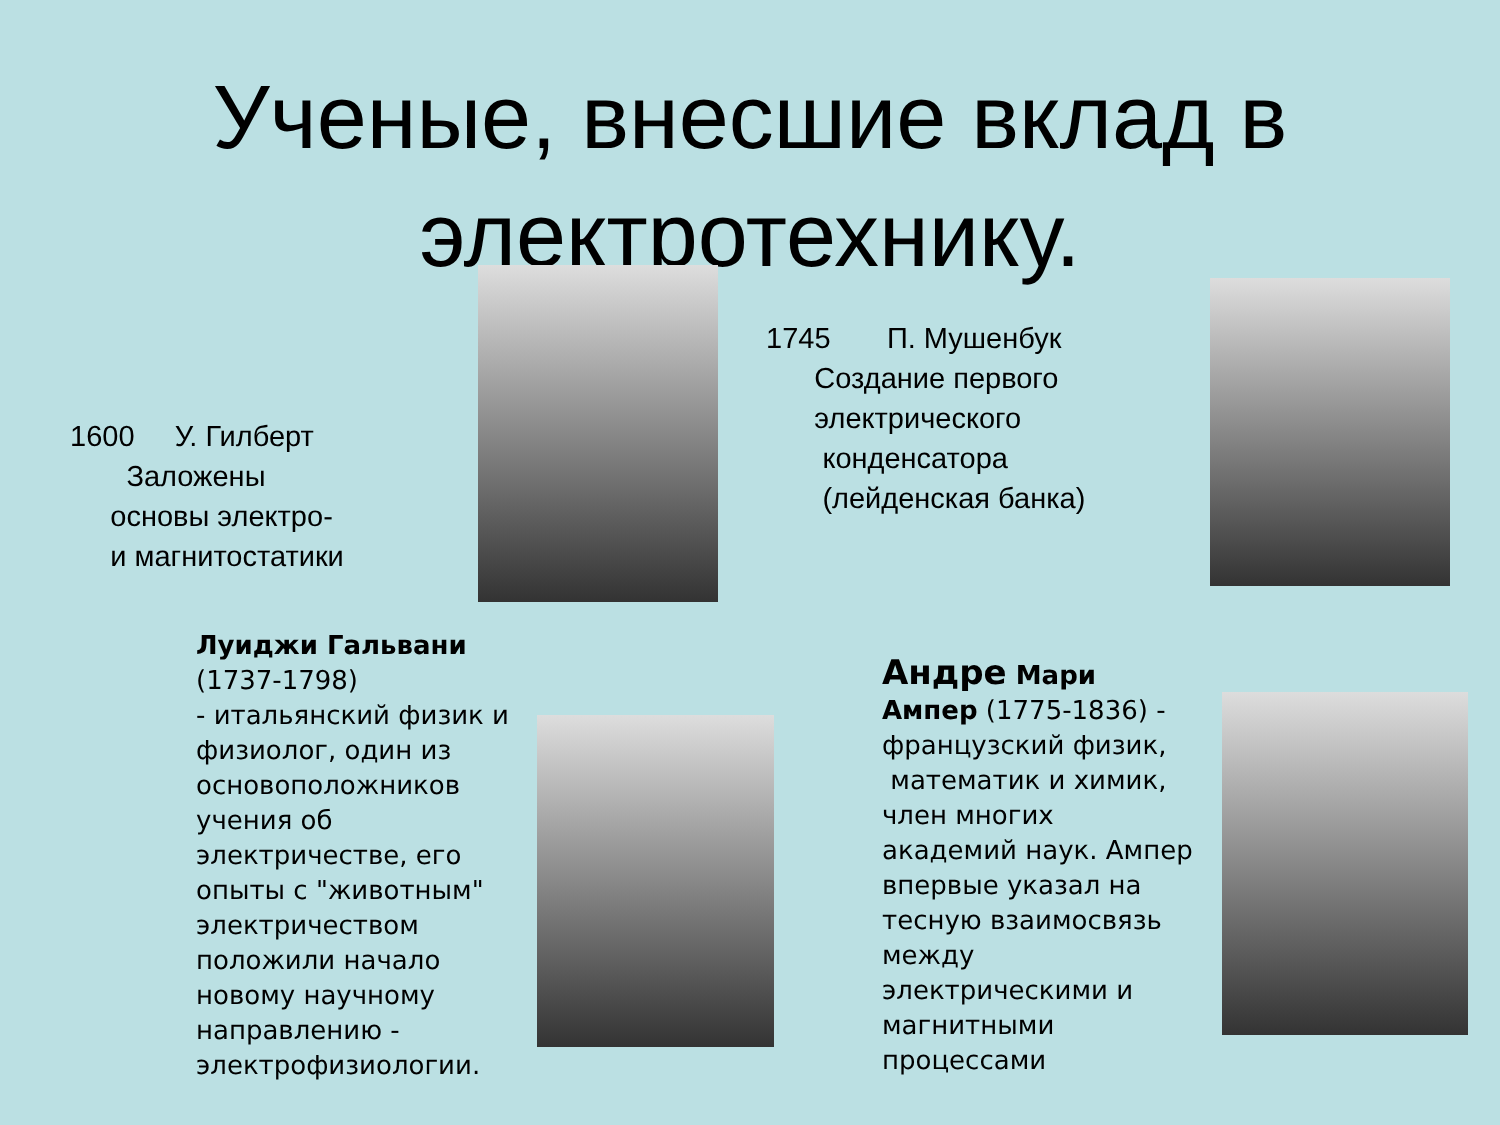Ученые, внесшие вклад в
электротехнику.
1600 У. Гилберт
Заложены
основы электро-
и магнитостатики
1745 П. Мушенбук
Создание первого
электрического
конденсатора
(лейденская банка)
Луиджи Гальвани
(1737-1798)
- итальянский физик и
физиолог, один из
основоположников
учения об
электричестве, его
опыты с "животным"
электричеством
положили начало
новому научному
направлению -
электрофизиологии.
Андре Мари
Ампер (1775-1836) -
французский физик,
математик и химик,
член многих
академий наук. Ампер
впервые указал на
тесную взаимосвязь
между
электрическими и
магнитными
процессами